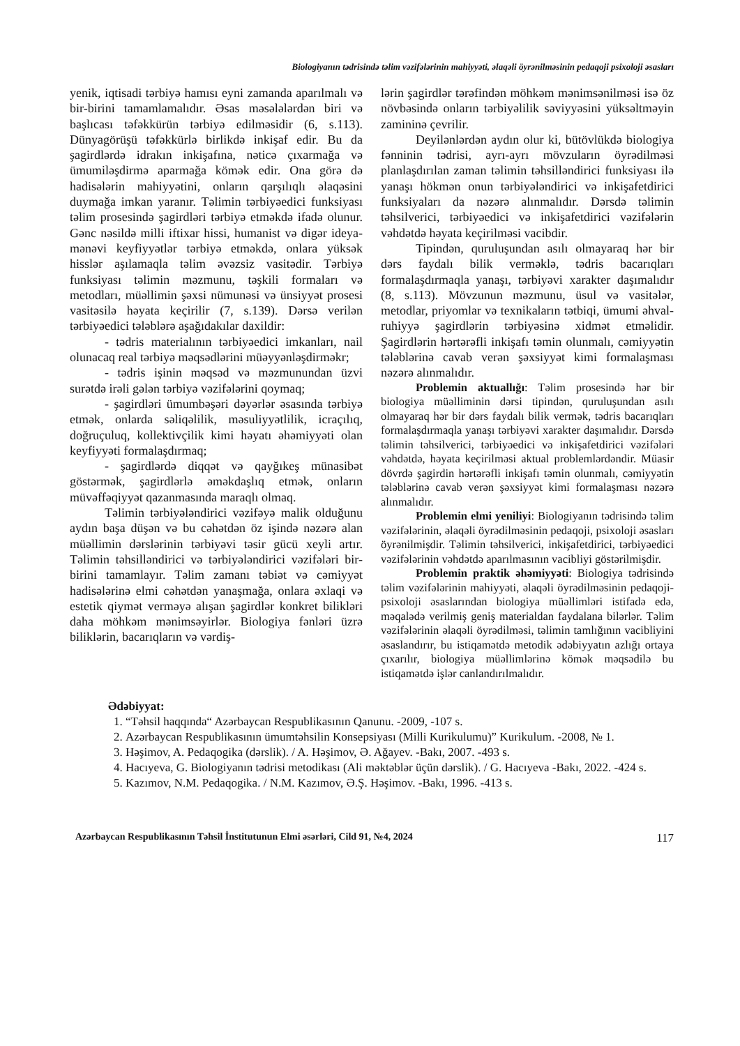Biologiyanın tədrisində təlim vəzifələrinin mahiyyəti, əlaqəli öyrənilməsinin pedaqoji psixoloji əsasları
yenik, iqtisadi tərbiyə hamısı eyni zamanda aparılmalı və bir-birini tamamlamalıdır. Əsas məsələlərdən biri və başlıcası təfəkkürün tərbiyə edilməsidir (6, s.113). Dünyagörüşü təfəkkürlə birlikdə inkişaf edir. Bu da şagirdlərdə idrakın inkişafına, nəticə çıxarmağa və ümumiləşdirmə aparmağa kömək edir. Ona görə də hadisələrin mahiyyətini, onların qarşılıqlı əlaqəsini duymağa imkan yaranır. Təlimin tərbiyəedici funksiyası təlim prosesində şagirdləri tərbiyə etməkdə ifadə olunur. Gənc nəsildə milli iftixar hissi, humanist və digər ideya-mənəvi keyfiyyətlər tərbiyə etməkdə, onlara yüksək hisslər aşılamaqla təlim əvəzsiz vasitədir. Tərbiyə funksiyası təlimin məzmunu, təşkili formaları və metodları, müəllimin şəxsi nümunəsi və ünsiyyət prosesi vasitəsilə həyata keçirilir (7, s.139). Dərsə verilən tərbiyəedici tələblərə aşağıdakılar daxildir:
- tədris materialının tərbiyəedici imkanları, nail olunacaq real tərbiyə məqsədlərini müəyyənləşdirməkr;
- tədris işinin məqsəd və məzmunundan üzvi surətdə irəli gələn tərbiyə vəzifələrini qoymaq;
- şagirdləri ümumbəşəri dəyərlər əsasında tərbiyə etmək, onlarda səliqəlilik, məsuliyyətlilik, icraçılıq, doğruçuluq, kollektivçilik kimi həyatı əhəmiyyəti olan keyfiyyəti formalaşdırmaq;
- şagirdlərdə diqqət və qayğıkeş münasibət göstərmək, şagirdlərlə əməkdaşlıq etmək, onların müvəffəqiyyət qazanmasında maraqlı olmaq.
Təlimin tərbiyələndirici vəzifəyə malik olduğunu aydın başa düşən və bu cəhətdən öz işində nəzərə alan müəllimin dərslərinin tərbiyəvi təsir gücü xeyli artır. Təlimin təhsilləndirici və tərbiyələndirici vəzifələri bir-birini tamamlayır. Təlim zamanı təbiət və cəmiyyət hadisələrinə elmi cəhətdən yanaşmağa, onlara əxlaqi və estetik qiymət verməyə alışan şagirdlər konkret bilikləri daha möhkəm mənimsəyirlər. Biologiya fənləri üzrə biliklərin, bacarıqların və vərdiş-
lərin şagirdlər tərəfindən möhkəm mənimsənilməsi isə öz növbəsində onların tərbiyəlilik səviyyəsini yüksəltməyin zamininə çevrilir.
Deyilənlərdən aydın olur ki, bütövlükdə biologiya fənninin tədrisi, ayrı-ayrı mövzuların öyrədilməsi planlaşdırılan zaman təlimin təhsilləndirici funksiyası ilə yanaşı hökmən onun tərbiyələndirici və inkişafetdirici funksiyaları da nəzərə alınmalıdır. Dərsdə təlimin təhsilverici, tərbiyəedici və inkişafetdirici vəzifələrin vəhdətdə həyata keçirilməsi vacibdir.
Tipindən, quruluşundan asılı olmayaraq hər bir dərs faydalı bilik verməklə, tədris bacarıqları formalaşdırmaqla yanaşı, tərbiyəvi xarakter daşımalıdır (8, s.113). Mövzunun məzmunu, üsul və vasitələr, metodlar, priyomlar və texnikaların tətbiqi, ümumi əhval-ruhiyyə şagirdlərin tərbiyəsinə xidmət etməlidir. Şagirdlərin hərtərəfli inkişafı təmin olunmalı, cəmiyyətin tələblərinə cavab verən şəxsiyyət kimi formalaşması nəzərə alınmalıdır.
Problemin aktuallığı: Təlim prosesində hər bir biologiya müəlliminin dərsi tipindən, quruluşundan asılı olmayaraq hər bir dərs faydalı bilik vermək, tədris bacarıqları formalaşdırmaqla yanaşı tərbiyəvi xarakter daşımalıdır. Dərsdə təlimin təhsilverici, tərbiyəedici və inkişafetdirici vəzifələri vəhdətdə, həyata keçirilməsi aktual problemlərdəndir. Müasir dövrdə şagirdin hərtərəfli inkişafı təmin olunmalı, cəmiyyətin tələblərinə cavab verən şəxsiyyət kimi formalaşması nəzərə alınmalıdır.
Problemin elmi yeniliyi: Biologiyanın tədrisində təlim vəzifələrinin, əlaqəli öyrədilməsinin pedaqoji, psixoloji əsasları öyrənilmişdir. Təlimin təhsilverici, inkişafetdirici, tərbiyəedici vəzifələrinin vəhdətdə aparılmasının vacibliyi göstərilmişdir.
Problemin praktik əhəmiyyəti: Biologiya tədrisində təlim vəzifələrinin mahiyyəti, əlaqəli öyrədilməsinin pedaqoji-psixoloji əsaslarından biologiya müəllimləri istifadə edə, məqalədə verilmiş geniş materialdan faydalana bilərlər. Təlim vəzifələrinin əlaqəli öyrədilməsi, təlimin tamlığının vacibliyini əsaslandırır, bu istiqamətdə metodik ədəbiyyatın azlığı ortaya çıxarılır, biologiya müəllimlərinə kömək məqsədilə bu istiqamətdə işlər canlandırılmalıdır.
Ədəbiyyat:
1. “Təhsil haqqında“ Azərbaycan Respublikasının Qanunu. -2009, -107 s.
2. Azərbaycan Respublikasının ümumtəhsilin Konsepsiyası (Milli Kurikulumu)” Kurikulum. -2008, № 1.
3. Həşimov, A. Pedaqogika (dərslik). / A. Həşimov, Ə. Ağayev. -Bakı, 2007. -493 s.
4. Hacıyeva, G. Biologiyanın tədrisi metodikası (Ali məktəblər üçün dərslik). / G. Hacıyeva -Bakı, 2022. -424 s.
5. Kazımov, N.M. Pedaqogika. / N.M. Kazımov, Ə.Ş. Həşimov. -Bakı, 1996. -413 s.
Azərbaycan Respublikasının Təhsil İnstitutunun Elmi əsərləri, Cild 91, №4, 2024 117